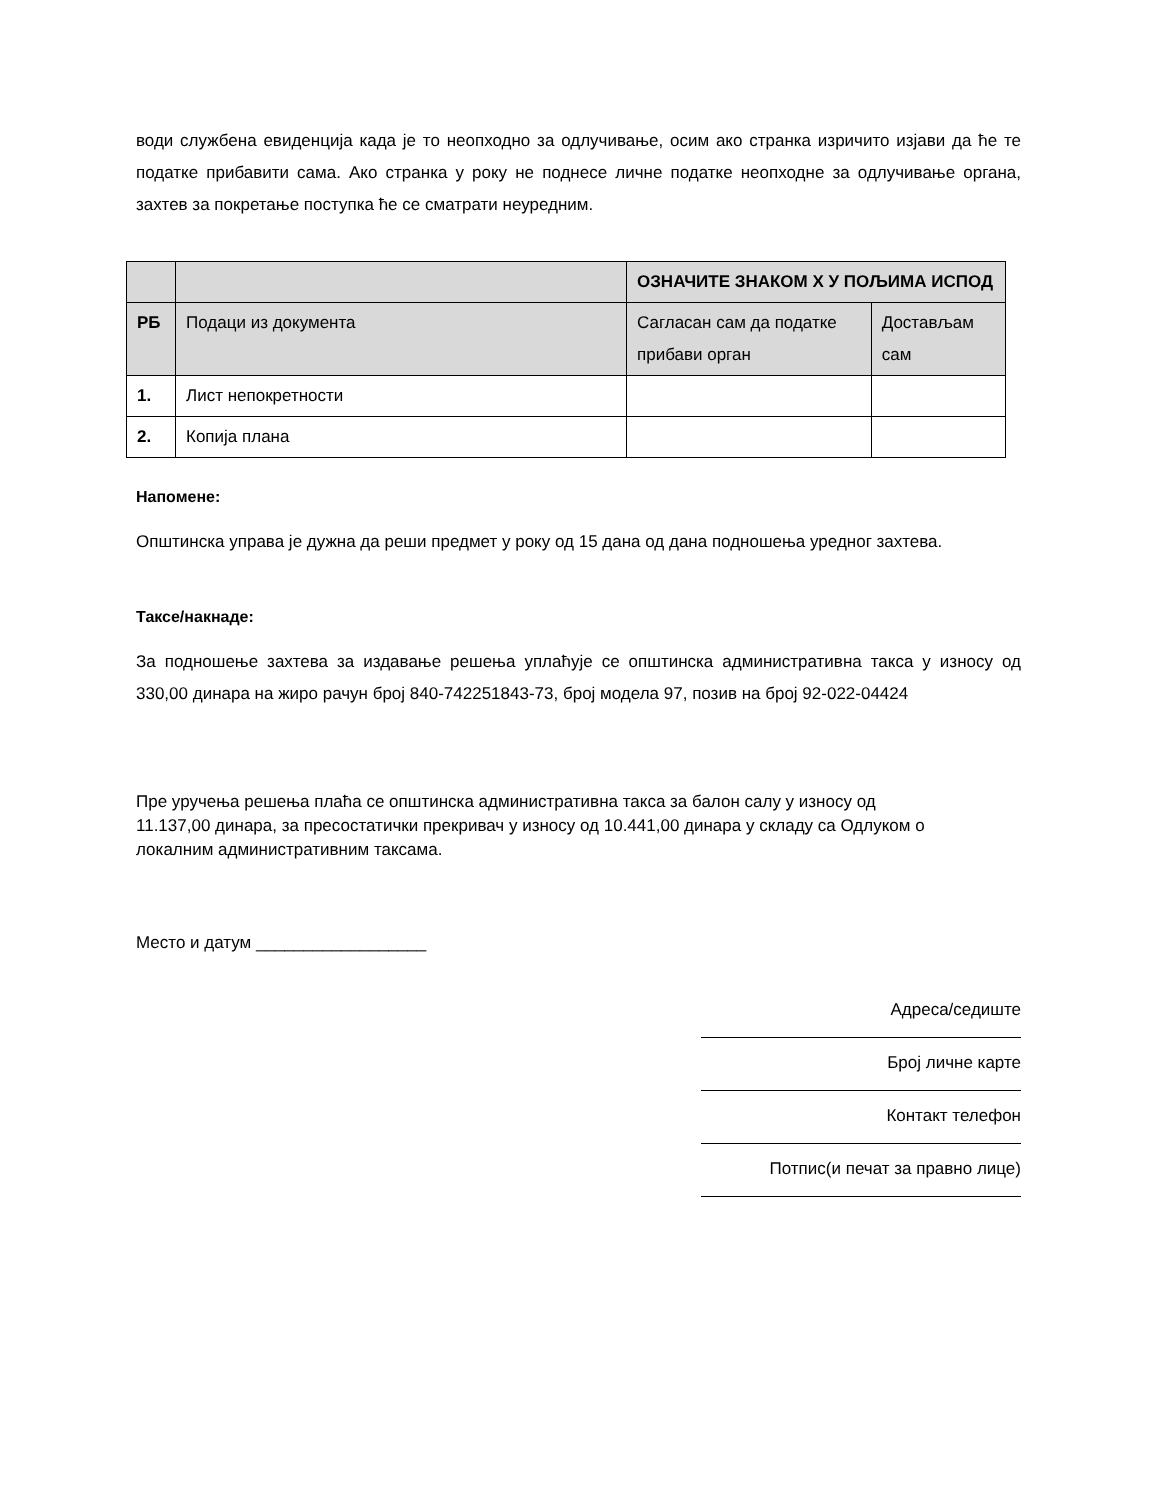води службена евиденција када је то неопходно за одлучивање, осим ако странка изричито изјави да ће те податке прибавити сама. Ако странка у року не поднесе личне податке неопходне за одлучивање органа, захтев за покретање поступка ће се сматрати неуредним.
| | | ОЗНАЧИТЕ ЗНАКОМ Х У ПОЉИМА ИСПОД | |
| РБ | Подаци из документа | Сагласан сам да податке прибави орган | Достављам сам |
| 1. | Лист непокретности | | |
| 2. | Копија плана | | |
Напомене:
Општинска управа је дужна да реши предмет у року од 15 дана од дана подношења уредног захтева.
Таксе/накнаде:
За подношење захтева за издавање решења уплаћује се општинска административна такса у износу од 330,00 динара на жиро рачун број 840-742251843-73, број модела 97, позив на број 92-022-04424
Пре уручења решења плаћа се општинска административна такса за балон салу у износу од 11.137,00 динара, за пресостатички прекривач у износу од 10.441,00 динара у складу са Одлуком о локалним административним таксама.
Место и датум __________________
Адреса/седиште
Број личне карте
Контакт телефон
Потпис(и печат за правно лице)